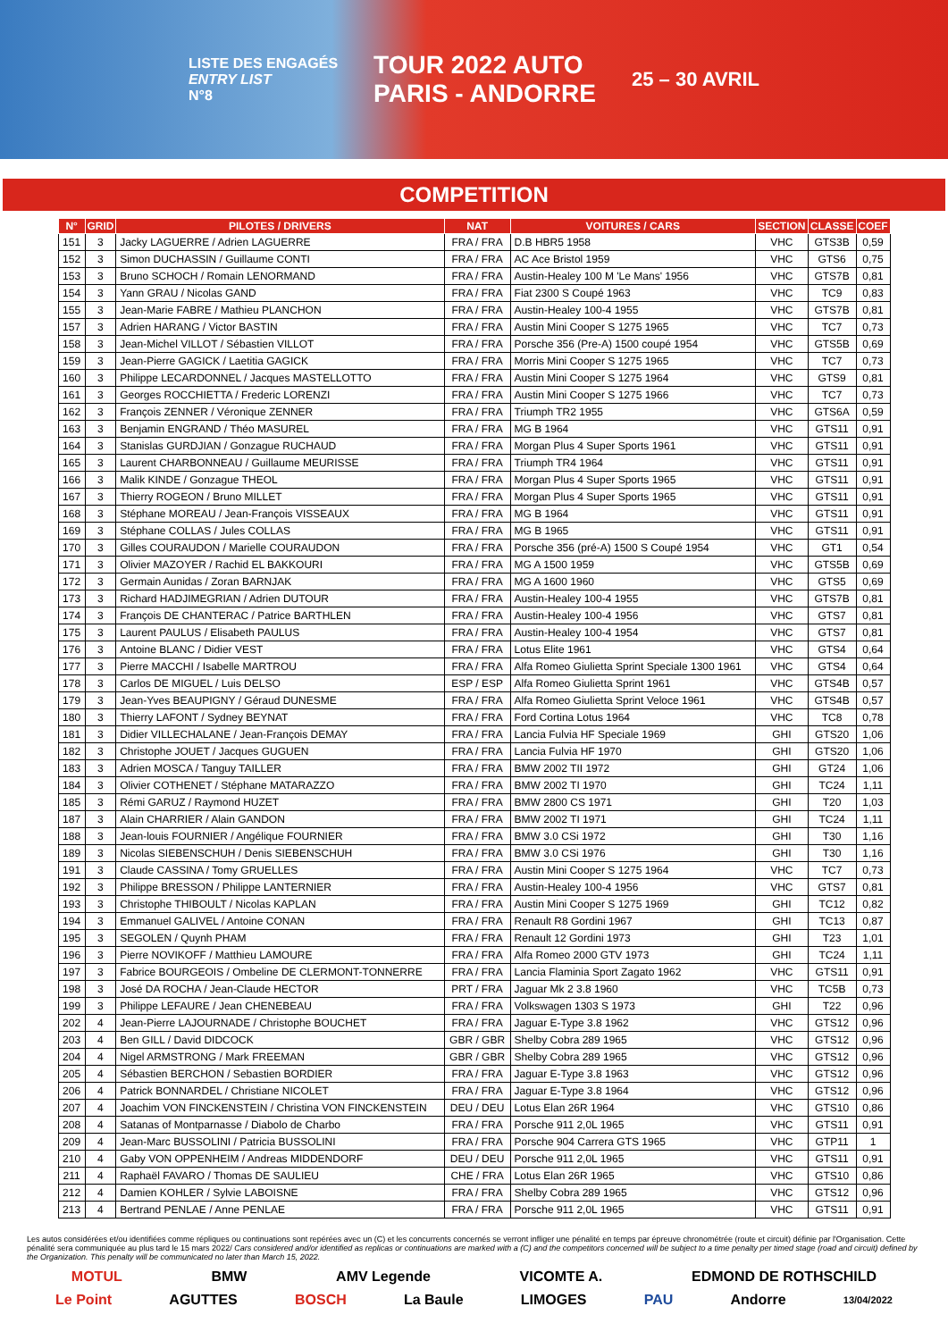LISTE DES ENGAGÉS
ENTRY LIST
N°8
TOUR 2022 AUTO
PARIS - ANDORRE
25 – 30 AVRIL
COMPETITION
| N° | GRID | PILOTES / DRIVERS | NAT | VOITURES / CARS | SECTION | CLASSE | COEF |
| --- | --- | --- | --- | --- | --- | --- | --- |
| 151 | 3 | Jacky LAGUERRE / Adrien LAGUERRE | FRA / FRA | D.B HBR5 1958 | VHC | GTS3B | 0,59 |
| 152 | 3 | Simon DUCHASSIN / Guillaume CONTI | FRA / FRA | AC Ace Bristol 1959 | VHC | GTS6 | 0,75 |
| 153 | 3 | Bruno SCHOCH / Romain LENORMAND | FRA / FRA | Austin-Healey 100 M 'Le Mans' 1956 | VHC | GTS7B | 0,81 |
| 154 | 3 | Yann GRAU / Nicolas GAND | FRA / FRA | Fiat 2300 S Coupé 1963 | VHC | TC9 | 0,83 |
| 155 | 3 | Jean-Marie FABRE / Mathieu PLANCHON | FRA / FRA | Austin-Healey 100-4 1955 | VHC | GTS7B | 0,81 |
| 157 | 3 | Adrien HARANG / Victor BASTIN | FRA / FRA | Austin Mini Cooper S 1275 1965 | VHC | TC7 | 0,73 |
| 158 | 3 | Jean-Michel VILLOT / Sébastien VILLOT | FRA / FRA | Porsche 356 (Pre-A) 1500 coupé 1954 | VHC | GTS5B | 0,69 |
| 159 | 3 | Jean-Pierre GAGICK / Laetitia GAGICK | FRA / FRA | Morris Mini Cooper S 1275 1965 | VHC | TC7 | 0,73 |
| 160 | 3 | Philippe LECARDONNEL / Jacques MASTELLOTTO | FRA / FRA | Austin Mini Cooper S 1275 1964 | VHC | GTS9 | 0,81 |
| 161 | 3 | Georges ROCCHIETTA / Frederic LORENZI | FRA / FRA | Austin Mini Cooper S 1275 1966 | VHC | TC7 | 0,73 |
| 162 | 3 | François ZENNER / Véronique ZENNER | FRA / FRA | Triumph TR2 1955 | VHC | GTS6A | 0,59 |
| 163 | 3 | Benjamin ENGRAND / Théo MASUREL | FRA / FRA | MG B 1964 | VHC | GTS11 | 0,91 |
| 164 | 3 | Stanislas GURDJIAN / Gonzague RUCHAUD | FRA / FRA | Morgan Plus 4 Super Sports 1961 | VHC | GTS11 | 0,91 |
| 165 | 3 | Laurent CHARBONNEAU / Guillaume MEURISSE | FRA / FRA | Triumph TR4 1964 | VHC | GTS11 | 0,91 |
| 166 | 3 | Malik KINDE / Gonzague THEOL | FRA / FRA | Morgan Plus 4 Super Sports 1965 | VHC | GTS11 | 0,91 |
| 167 | 3 | Thierry ROGEON / Bruno MILLET | FRA / FRA | Morgan Plus 4 Super Sports 1965 | VHC | GTS11 | 0,91 |
| 168 | 3 | Stéphane MOREAU / Jean-François VISSEAUX | FRA / FRA | MG B 1964 | VHC | GTS11 | 0,91 |
| 169 | 3 | Stéphane COLLAS / Jules COLLAS | FRA / FRA | MG B 1965 | VHC | GTS11 | 0,91 |
| 170 | 3 | Gilles COURAUDON / Marielle COURAUDON | FRA / FRA | Porsche 356 (pré-A) 1500 S Coupé 1954 | VHC | GT1 | 0,54 |
| 171 | 3 | Olivier MAZOYER / Rachid EL BAKKOURI | FRA / FRA | MG A 1500 1959 | VHC | GTS5B | 0,69 |
| 172 | 3 | Germain Aunidas / Zoran BARNJAK | FRA / FRA | MG A 1600 1960 | VHC | GTS5 | 0,69 |
| 173 | 3 | Richard HADJIMEGRIAN / Adrien DUTOUR | FRA / FRA | Austin-Healey 100-4 1955 | VHC | GTS7B | 0,81 |
| 174 | 3 | François DE CHANTERAC / Patrice BARTHLEN | FRA / FRA | Austin-Healey 100-4 1956 | VHC | GTS7 | 0,81 |
| 175 | 3 | Laurent PAULUS / Elisabeth PAULUS | FRA / FRA | Austin-Healey 100-4 1954 | VHC | GTS7 | 0,81 |
| 176 | 3 | Antoine BLANC / Didier VEST | FRA / FRA | Lotus Elite 1961 | VHC | GTS4 | 0,64 |
| 177 | 3 | Pierre MACCHI / Isabelle MARTROU | FRA / FRA | Alfa Romeo Giulietta Sprint Speciale 1300 1961 | VHC | GTS4 | 0,64 |
| 178 | 3 | Carlos DE MIGUEL / Luis DELSO | ESP / ESP | Alfa Romeo Giulietta Sprint 1961 | VHC | GTS4B | 0,57 |
| 179 | 3 | Jean-Yves BEAUPIGNY / Géraud DUNESME | FRA / FRA | Alfa Romeo Giulietta Sprint Veloce 1961 | VHC | GTS4B | 0,57 |
| 180 | 3 | Thierry LAFONT / Sydney BEYNAT | FRA / FRA | Ford Cortina Lotus 1964 | VHC | TC8 | 0,78 |
| 181 | 3 | Didier VILLECHALANE / Jean-François DEMAY | FRA / FRA | Lancia Fulvia HF Speciale 1969 | GHI | GTS20 | 1,06 |
| 182 | 3 | Christophe JOUET / Jacques GUGUEN | FRA / FRA | Lancia Fulvia HF 1970 | GHI | GTS20 | 1,06 |
| 183 | 3 | Adrien MOSCA / Tanguy TAILLER | FRA / FRA | BMW 2002 TII 1972 | GHI | GT24 | 1,06 |
| 184 | 3 | Olivier COTHENET / Stéphane MATARAZZO | FRA / FRA | BMW 2002 TI 1970 | GHI | TC24 | 1,11 |
| 185 | 3 | Rémi GARUZ / Raymond HUZET | FRA / FRA | BMW 2800 CS 1971 | GHI | T20 | 1,03 |
| 187 | 3 | Alain CHARRIER / Alain GANDON | FRA / FRA | BMW 2002 TI 1971 | GHI | TC24 | 1,11 |
| 188 | 3 | Jean-louis FOURNIER / Angélique FOURNIER | FRA / FRA | BMW 3.0 CSi 1972 | GHI | T30 | 1,16 |
| 189 | 3 | Nicolas SIEBENSCHUH / Denis SIEBENSCHUH | FRA / FRA | BMW 3.0 CSi 1976 | GHI | T30 | 1,16 |
| 191 | 3 | Claude CASSINA / Tomy GRUELLES | FRA / FRA | Austin Mini Cooper S 1275 1964 | VHC | TC7 | 0,73 |
| 192 | 3 | Philippe BRESSON / Philippe LANTERNIER | FRA / FRA | Austin-Healey 100-4 1956 | VHC | GTS7 | 0,81 |
| 193 | 3 | Christophe THIBOULT / Nicolas KAPLAN | FRA / FRA | Austin Mini Cooper S 1275 1969 | GHI | TC12 | 0,82 |
| 194 | 3 | Emmanuel GALIVEL / Antoine CONAN | FRA / FRA | Renault R8 Gordini 1967 | GHI | TC13 | 0,87 |
| 195 | 3 | SEGOLEN / Quynh PHAM | FRA / FRA | Renault 12 Gordini 1973 | GHI | T23 | 1,01 |
| 196 | 3 | Pierre NOVIKOFF / Matthieu LAMOURE | FRA / FRA | Alfa Romeo 2000 GTV 1973 | GHI | TC24 | 1,11 |
| 197 | 3 | Fabrice BOURGEOIS / Ombeline DE CLERMONT-TONNERRE | FRA / FRA | Lancia Flaminia Sport Zagato 1962 | VHC | GTS11 | 0,91 |
| 198 | 3 | José DA ROCHA / Jean-Claude HECTOR | PRT / FRA | Jaguar Mk 2 3.8 1960 | VHC | TC5B | 0,73 |
| 199 | 3 | Philippe LEFAURE / Jean CHENEBEAU | FRA / FRA | Volkswagen 1303 S 1973 | GHI | T22 | 0,96 |
| 202 | 4 | Jean-Pierre LAJOURNADE / Christophe BOUCHET | FRA / FRA | Jaguar E-Type 3.8 1962 | VHC | GTS12 | 0,96 |
| 203 | 4 | Ben GILL / David DIDCOCK | GBR / GBR | Shelby Cobra 289 1965 | VHC | GTS12 | 0,96 |
| 204 | 4 | Nigel ARMSTRONG / Mark FREEMAN | GBR / GBR | Shelby Cobra 289 1965 | VHC | GTS12 | 0,96 |
| 205 | 4 | Sébastien BERCHON / Sebastien BORDIER | FRA / FRA | Jaguar E-Type 3.8 1963 | VHC | GTS12 | 0,96 |
| 206 | 4 | Patrick BONNARDEL / Christiane NICOLET | FRA / FRA | Jaguar E-Type 3.8 1964 | VHC | GTS12 | 0,96 |
| 207 | 4 | Joachim VON FINCKENSTEIN / Christina VON FINCKENSTEIN | DEU / DEU | Lotus Elan 26R 1964 | VHC | GTS10 | 0,86 |
| 208 | 4 | Satanas of Montparnasse / Diabolo de Charbo | FRA / FRA | Porsche 911 2,0L 1965 | VHC | GTS11 | 0,91 |
| 209 | 4 | Jean-Marc BUSSOLINI / Patricia BUSSOLINI | FRA / FRA | Porsche 904 Carrera GTS 1965 | VHC | GTP11 | 1 |
| 210 | 4 | Gaby VON OPPENHEIM / Andreas MIDDENDORF | DEU / DEU | Porsche 911 2,0L 1965 | VHC | GTS11 | 0,91 |
| 211 | 4 | Raphaël FAVARO / Thomas DE SAULIEU | CHE / FRA | Lotus Elan 26R 1965 | VHC | GTS10 | 0,86 |
| 212 | 4 | Damien KOHLER / Sylvie LABOISNE | FRA / FRA | Shelby Cobra 289 1965 | VHC | GTS12 | 0,96 |
| 213 | 4 | Bertrand PENLAE / Anne PENLAE | FRA / FRA | Porsche 911 2,0L 1965 | VHC | GTS11 | 0,91 |
Les autos considérées et/ou identifiées comme répliques ou continuations sont repérées avec un (C) et les concurrents concernés se verront infliger une pénalité en temps par épreuve chronométrée (route et circuit) définie par l'Organisation. Cette pénalité sera communiquée au plus tard le 15 mars 2022/ Cars considered and/or identified as replicas or continuations are marked with a (C) and the competitors concerned will be subject to a time penalty per timed stage (road and circuit) defined by the Organization. This penalty will be communicated no later than March 15, 2022.
MOTUL BMW AMV Legende VICOMTE A. EDMOND DE ROTHSCHILD
Le Point AGUTTES BOSCH La Baule LIMOGES PAU Andorre 13/04/2022